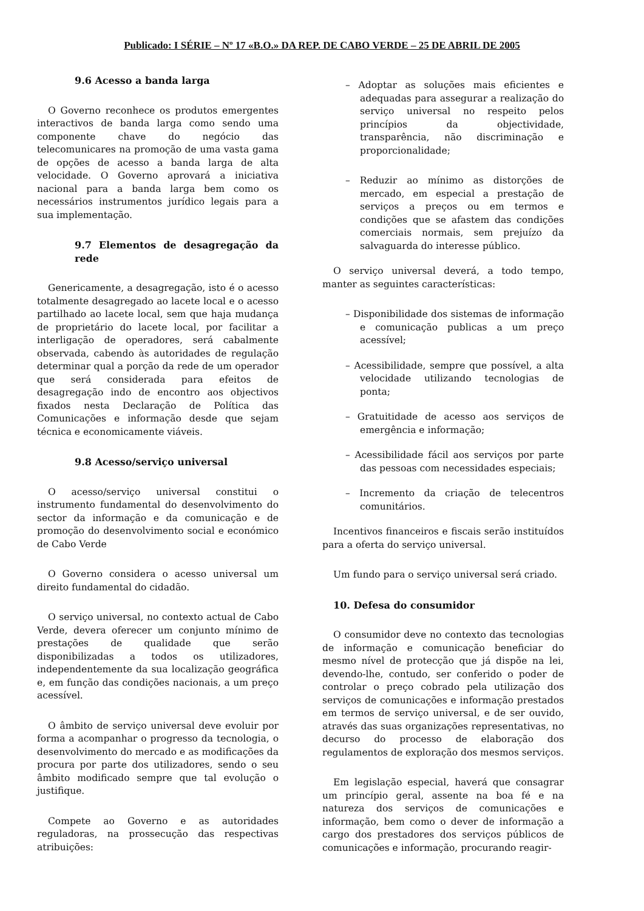Publicado: I SÉRIE – Nº 17 «B.O.» DA REP. DE CABO VERDE – 25 DE ABRIL DE 2005
9.6 Acesso a banda larga
O Governo reconhece os produtos emergentes interactivos de banda larga como sendo uma componente chave do negócio das telecomunicares na promoção de uma vasta gama de opções de acesso a banda larga de alta velocidade. O Governo aprovará a iniciativa nacional para a banda larga bem como os necessários instrumentos jurídico legais para a sua implementação.
9.7 Elementos de desagregação da rede
Genericamente, a desagregação, isto é o acesso totalmente desagregado ao lacete local e o acesso partilhado ao lacete local, sem que haja mudança de proprietário do lacete local, por facilitar a interligação de operadores, será cabalmente observada, cabendo às autoridades de regulação determinar qual a porção da rede de um operador que será considerada para efeitos de desagregação indo de encontro aos objectivos fixados nesta Declaração de Política das Comunicações e informação desde que sejam técnica e economicamente viáveis.
9.8 Acesso/serviço universal
O acesso/serviço universal constitui o instrumento fundamental do desenvolvimento do sector da informação e da comunicação e de promoção do desenvolvimento social e económico de Cabo Verde
O Governo considera o acesso universal um direito fundamental do cidadão.
O serviço universal, no contexto actual de Cabo Verde, devera oferecer um conjunto mínimo de prestações de qualidade que serão disponibilizadas a todos os utilizadores, independentemente da sua localização geográfica e, em função das condições nacionais, a um preço acessível.
O âmbito de serviço universal deve evoluir por forma a acompanhar o progresso da tecnologia, o desenvolvimento do mercado e as modificações da procura por parte dos utilizadores, sendo o seu âmbito modificado sempre que tal evolução o justifique.
Compete ao Governo e as autoridades reguladoras, na prossecução das respectivas atribuições:
– Adoptar as soluções mais eficientes e adequadas para assegurar a realização do serviço universal no respeito pelos princípios da objectividade, transparência, não discriminação e proporcionalidade;
– Reduzir ao mínimo as distorções de mercado, em especial a prestação de serviços a preços ou em termos e condições que se afastem das condições comerciais normais, sem prejuízo da salvaguarda do interesse público.
O serviço universal deverá, a todo tempo, manter as seguintes características:
– Disponibilidade dos sistemas de informação e comunicação publicas a um preço acessível;
– Acessibilidade, sempre que possível, a alta velocidade utilizando tecnologias de ponta;
– Gratuitidade de acesso aos serviços de emergência e informação;
– Acessibilidade fácil aos serviços por parte das pessoas com necessidades especiais;
– Incremento da criação de telecentros comunitários.
Incentivos financeiros e fiscais serão instituídos para a oferta do serviço universal.
Um fundo para o serviço universal será criado.
10. Defesa do consumidor
O consumidor deve no contexto das tecnologias de informação e comunicação beneficiar do mesmo nível de protecção que já dispõe na lei, devendo-lhe, contudo, ser conferido o poder de controlar o preço cobrado pela utilização dos serviços de comunicações e informação prestados em termos de serviço universal, e de ser ouvido, através das suas organizações representativas, no decurso do processo de elaboração dos regulamentos de exploração dos mesmos serviços.
Em legislação especial, haverá que consagrar um princípio geral, assente na boa fé e na natureza dos serviços de comunicações e informação, bem como o dever de informação a cargo dos prestadores dos serviços públicos de comunicações e informação, procurando reagir-